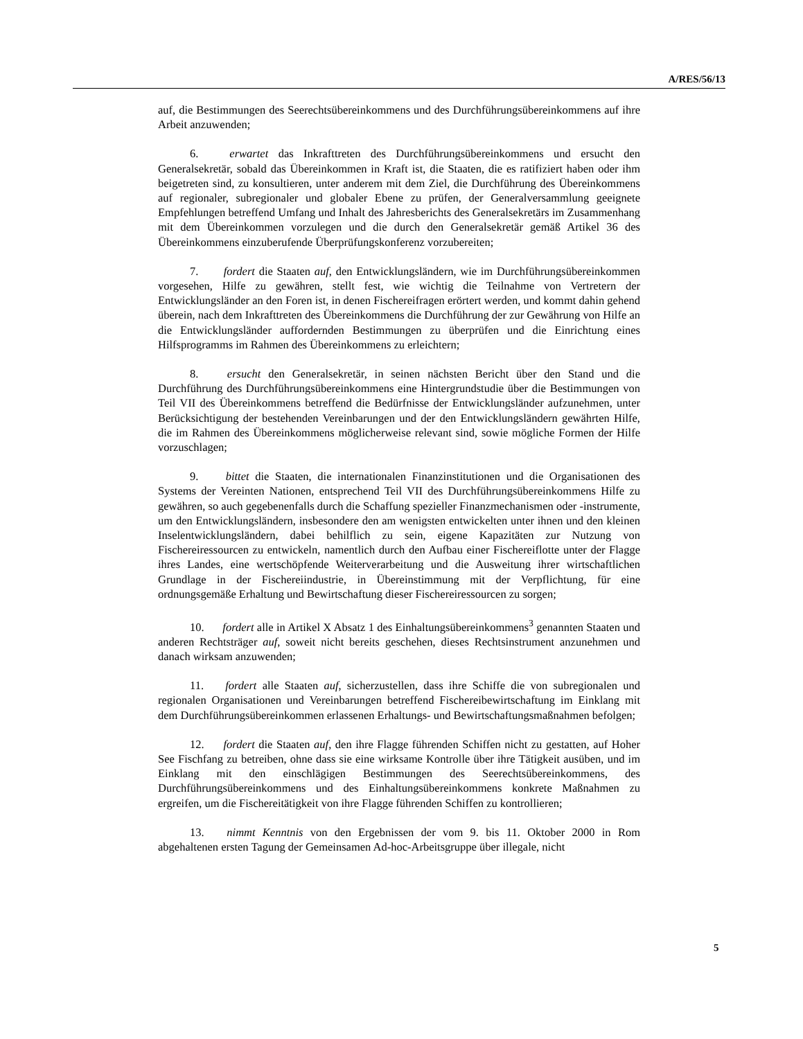A/RES/56/13
auf, die Bestimmungen des Seerechtsübereinkommens und des Durchführungsübereinkommens auf ihre Arbeit anzuwenden;
6. erwartet das Inkrafttreten des Durchführungsübereinkommens und ersucht den Generalsekretär, sobald das Übereinkommen in Kraft ist, die Staaten, die es ratifiziert haben oder ihm beigetreten sind, zu konsultieren, unter anderem mit dem Ziel, die Durchführung des Übereinkommens auf regionaler, subregionaler und globaler Ebene zu prüfen, der Generalversammlung geeignete Empfehlungen betreffend Umfang und Inhalt des Jahresberichts des Generalsekretärs im Zusammenhang mit dem Übereinkommen vorzulegen und die durch den Generalsekretär gemäß Artikel 36 des Übereinkommens einzuberufende Überprüfungskonferenz vorzubereiten;
7. fordert die Staaten auf, den Entwicklungsländern, wie im Durchführungsübereinkommen vorgesehen, Hilfe zu gewähren, stellt fest, wie wichtig die Teilnahme von Vertretern der Entwicklungsländer an den Foren ist, in denen Fischereifragen erörtert werden, und kommt dahin gehend überein, nach dem Inkrafttreten des Übereinkommens die Durchführung der zur Gewährung von Hilfe an die Entwicklungsländer auffordernden Bestimmungen zu überprüfen und die Einrichtung eines Hilfsprogramms im Rahmen des Übereinkommens zu erleichtern;
8. ersucht den Generalsekretär, in seinen nächsten Bericht über den Stand und die Durchführung des Durchführungsübereinkommens eine Hintergrundstudie über die Bestimmungen von Teil VII des Übereinkommens betreffend die Bedürfnisse der Entwicklungsländer aufzunehmen, unter Berücksichtigung der bestehenden Vereinbarungen und der den Entwicklungsländern gewährten Hilfe, die im Rahmen des Übereinkommens möglicherweise relevant sind, sowie mögliche Formen der Hilfe vorzuschlagen;
9. bittet die Staaten, die internationalen Finanzinstitutionen und die Organisationen des Systems der Vereinten Nationen, entsprechend Teil VII des Durchführungsübereinkommens Hilfe zu gewähren, so auch gegebenenfalls durch die Schaffung spezieller Finanzmechanismen oder -instrumente, um den Entwicklungsländern, insbesondere den am wenigsten entwickelten unter ihnen und den kleinen Inselentwicklungsländern, dabei behilflich zu sein, eigene Kapazitäten zur Nutzung von Fischereiressourcen zu entwickeln, namentlich durch den Aufbau einer Fischereiflotte unter der Flagge ihres Landes, eine wertschöpfende Weiterverarbeitung und die Ausweitung ihrer wirtschaftlichen Grundlage in der Fischereiindustrie, in Übereinstimmung mit der Verpflichtung, für eine ordnungsgemäße Erhaltung und Bewirtschaftung dieser Fischereiressourcen zu sorgen;
10. fordert alle in Artikel X Absatz 1 des Einhaltungsübereinkommens<sup>3</sup> genannten Staaten und anderen Rechtsträger auf, soweit nicht bereits geschehen, dieses Rechtsinstrument anzunehmen und danach wirksam anzuwenden;
11. fordert alle Staaten auf, sicherzustellen, dass ihre Schiffe die von subregionalen und regionalen Organisationen und Vereinbarungen betreffend Fischereibewirtschaftung im Einklang mit dem Durchführungsübereinkommen erlassenen Erhaltungs- und Bewirtschaftungsmaßnahmen befolgen;
12. fordert die Staaten auf, den ihre Flagge führenden Schiffen nicht zu gestatten, auf Hoher See Fischfang zu betreiben, ohne dass sie eine wirksame Kontrolle über ihre Tätigkeit ausüben, und im Einklang mit den einschlägigen Bestimmungen des Seerechtsübereinkommens, des Durchführungsübereinkommens und des Einhaltungsübereinkommens konkrete Maßnahmen zu ergreifen, um die Fischereitätigkeit von ihre Flagge führenden Schiffen zu kontrollieren;
13. nimmt Kenntnis von den Ergebnissen der vom 9. bis 11. Oktober 2000 in Rom abgehaltenen ersten Tagung der Gemeinsamen Ad-hoc-Arbeitsgruppe über illegale, nicht
5